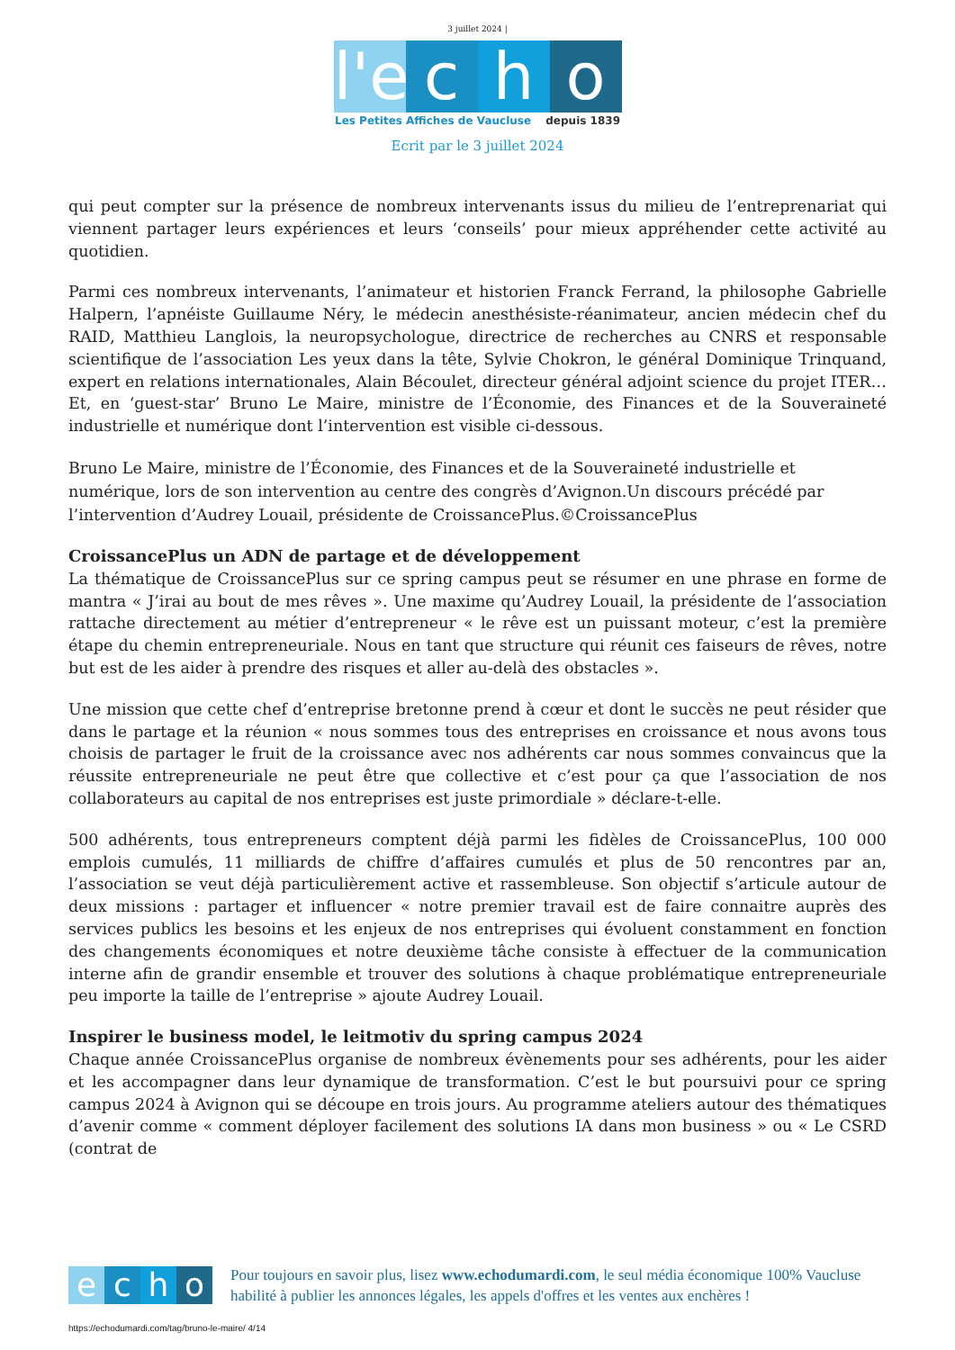3 juillet 2024 |
l'e
c h o
Les Petites Affiches de Vaucluse depuis 1839
Ecrit par le 3 juillet 2024
qui peut compter sur la présence de nombreux intervenants issus du milieu de l’entreprenariat qui viennent partager leurs expériences et leurs ‘conseils’ pour mieux appréhender cette activité au quotidien.
Parmi ces nombreux intervenants, l’animateur et historien Franck Ferrand, la philosophe Gabrielle Halpern, l’apnéiste Guillaume Néry, le médecin anesthésiste-réanimateur, ancien médecin chef du RAID, Matthieu Langlois, la neuropsychologue, directrice de recherches au CNRS et responsable scientifique de l’association Les yeux dans la tête, Sylvie Chokron, le général Dominique Trinquand, expert en relations internationales, Alain Bécoulet, directeur général adjoint science du projet ITER… Et, en ‘guest-star’ Bruno Le Maire, ministre de l’Économie, des Finances et de la Souveraineté industrielle et numérique dont l’intervention est visible ci-dessous.
Bruno Le Maire, ministre de l’Économie, des Finances et de la Souveraineté industrielle et numérique, lors de son intervention au centre des congrès d’Avignon.Un discours précédé par l’intervention d’Audrey Louail, présidente de CroissancePlus.©CroissancePlus
CroissancePlus un ADN de partage et de développement
La thématique de CroissancePlus sur ce spring campus peut se résumer en une phrase en forme de mantra « J’irai au bout de mes rêves ». Une maxime qu’Audrey Louail, la présidente de l’association rattache directement au métier d’entrepreneur « le rêve est un puissant moteur, c’est la première étape du chemin entrepreneuriale. Nous en tant que structure qui réunit ces faiseurs de rêves, notre but est de les aider à prendre des risques et aller au-delà des obstacles ».
Une mission que cette chef d’entreprise bretonne prend à cœur et dont le succès ne peut résider que dans le partage et la réunion « nous sommes tous des entreprises en croissance et nous avons tous choisis de partager le fruit de la croissance avec nos adhérents car nous sommes convaincus que la réussite entrepreneuriale ne peut être que collective et c’est pour ça que l’association de nos collaborateurs au capital de nos entreprises est juste primordiale » déclare-t-elle.
500 adhérents, tous entrepreneurs comptent déjà parmi les fidèles de CroissancePlus, 100 000 emplois cumulés, 11 milliards de chiffre d’affaires cumulés et plus de 50 rencontres par an, l’association se veut déjà particulièrement active et rassembleuse. Son objectif s’articule autour de deux missions : partager et influencer « notre premier travail est de faire connaitre auprès des services publics les besoins et les enjeux de nos entreprises qui évoluent constamment en fonction des changements économiques et notre deuxième tâche consiste à effectuer de la communication interne afin de grandir ensemble et trouver des solutions à chaque problématique entrepreneuriale peu importe la taille de l’entreprise » ajoute Audrey Louail.
Inspirer le business model, le leitmotiv du spring campus 2024
Chaque année CroissancePlus organise de nombreux évènements pour ses adhérents, pour les aider et les accompagner dans leur dynamique de transformation. C’est le but poursuivi pour ce spring campus 2024 à Avignon qui se découpe en trois jours. Au programme ateliers autour des thématiques d’avenir comme « comment déployer facilement des solutions IA dans mon business » ou « Le CSRD (contrat de
e c h o
Pour toujours en savoir plus, lisez www.echodumardi.com, le seul média économique 100% Vaucluse habilité à publier les annonces légales, les appels d'offres et les ventes aux enchères !
https://echodumardi.com/tag/bruno-le-maire/ 4/14